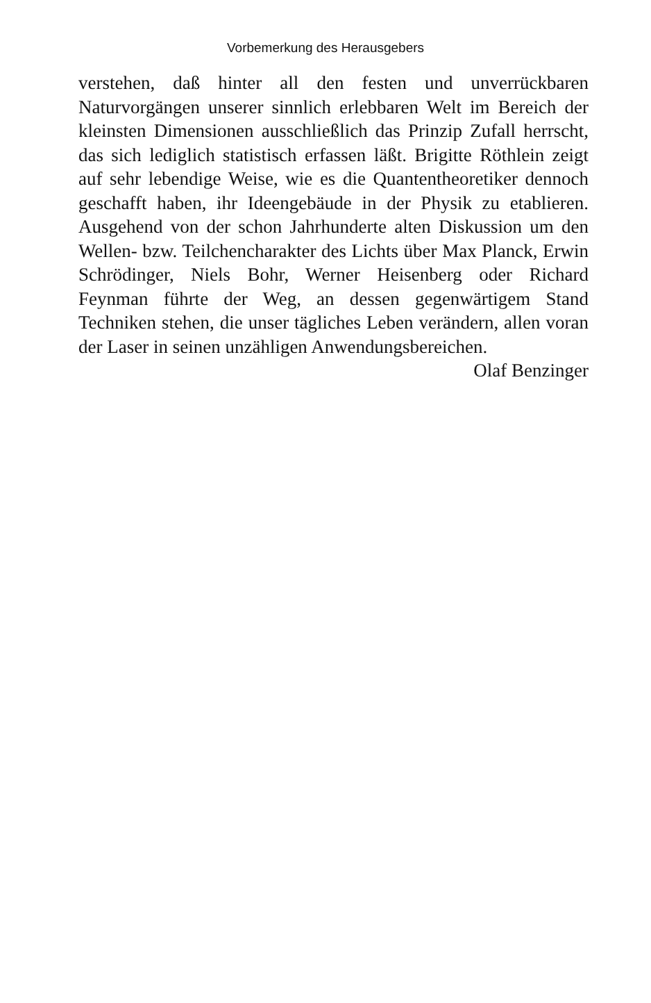Vorbemerkung des Herausgebers
verstehen, daß hinter all den festen und unverrückbaren Naturvorgängen unserer sinnlich erlebbaren Welt im Bereich der kleinsten Dimensionen ausschließlich das Prinzip Zufall herrscht, das sich lediglich statistisch erfassen läßt. Brigitte Röthlein zeigt auf sehr lebendige Weise, wie es die Quantentheoretiker dennoch geschafft haben, ihr Ideengebäude in der Physik zu etablieren. Ausgehend von der schon Jahrhunderte alten Diskussion um den Wellen- bzw. Teilchencharakter des Lichts über Max Planck, Erwin Schrödinger, Niels Bohr, Werner Heisenberg oder Richard Feynman führte der Weg, an dessen gegenwärtigem Stand Techniken stehen, die unser tägliches Leben verändern, allen voran der Laser in seinen unzähligen Anwendungsbereichen.
Olaf Benzinger